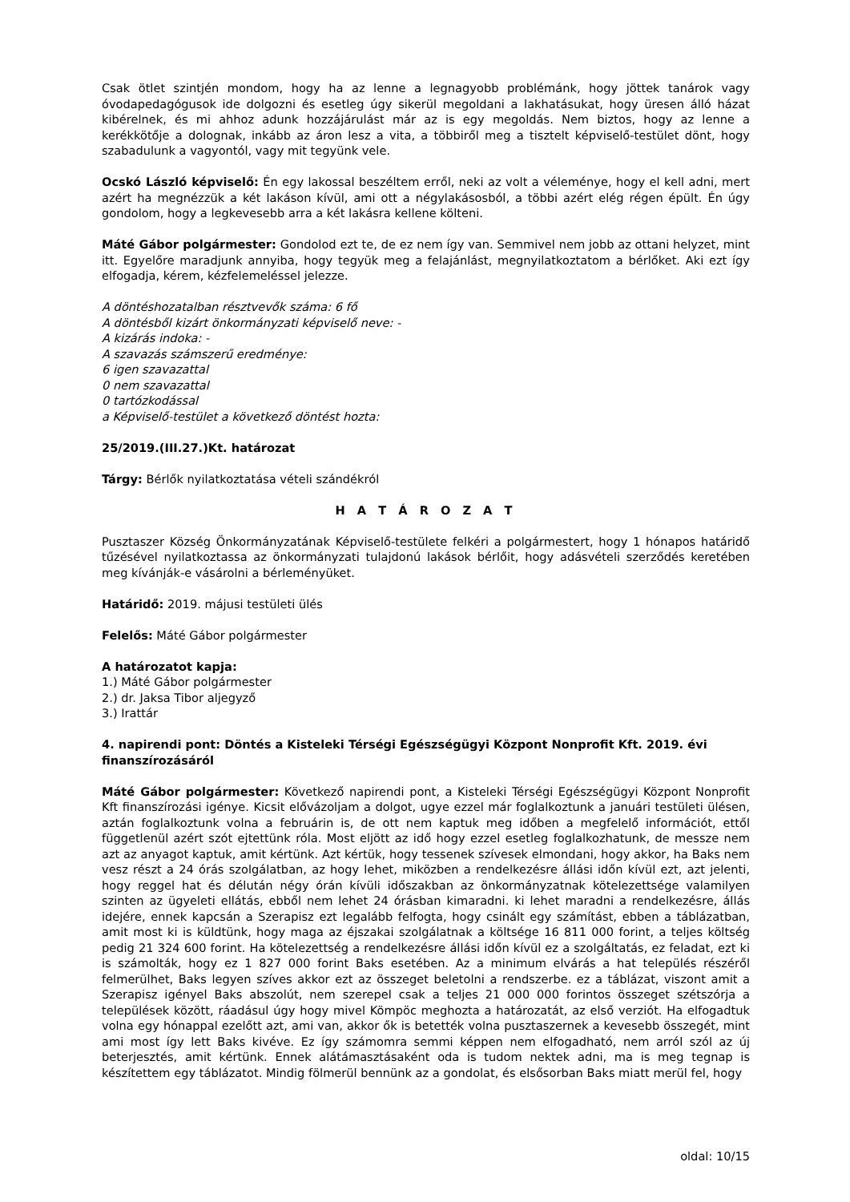Csak ötlet szintjén mondom, hogy ha az lenne a legnagyobb problémánk, hogy jöttek tanárok vagy óvodapedagógusok ide dolgozni és esetleg úgy sikerül megoldani a lakhatásukat, hogy üresen álló házat kibérelnek, és mi ahhoz adunk hozzájárulást már az is egy megoldás. Nem biztos, hogy az lenne a kerékkötője a dolognak, inkább az áron lesz a vita, a többiről meg a tisztelt képviselő-testület dönt, hogy szabadulunk a vagyontól, vagy mit tegyünk vele.
Ocskó László képviselő: Én egy lakossal beszéltem erről, neki az volt a véleménye, hogy el kell adni, mert azért ha megnézzük a két lakáson kívül, ami ott a négylakásosból, a többi azért elég régen épült. Én úgy gondolom, hogy a legkevesebb arra a két lakásra kellene költeni.
Máté Gábor polgármester: Gondolod ezt te, de ez nem így van. Semmivel nem jobb az ottani helyzet, mint itt. Egyelőre maradjunk annyiba, hogy tegyük meg a felajánlást, megnyilatkoztatom a bérlőket. Aki ezt így elfogadja, kérem, kézfelemeléssel jelezze.
A döntéshozatalban résztvevők száma: 6 fő
A döntésből kizárt önkormányzati képviselő neve: -
A kizárás indoka: -
A szavazás számszerű eredménye:
6 igen szavazattal
0 nem szavazattal
0 tartózkodással
a Képviselő-testület a következő döntést hozta:
25/2019.(III.27.)Kt. határozat
Tárgy: Bérlők nyilatkoztatása vételi szándékról
H A T Á R O Z A T
Pusztaszer Község Önkormányzatának Képviselő-testülete felkéri a polgármestert, hogy 1 hónapos határidő tűzésével nyilatkoztassa az önkormányzati tulajdonú lakások bérlőit, hogy adásvételi szerződés keretében meg kívánják-e vásárolni a bérleményüket.
Határidő: 2019. májusi testületi ülés
Felelős: Máté Gábor polgármester
A határozatot kapja:
1.) Máté Gábor polgármester
2.) dr. Jaksa Tibor aljegyző
3.) Irattár
4. napirendi pont: Döntés a Kisteleki Térségi Egészségügyi Központ Nonprofit Kft. 2019. évi finanszírozásáról
Máté Gábor polgármester: Következő napirendi pont, a Kisteleki Térségi Egészségügyi Központ Nonprofit Kft finanszírozási igénye. Kicsit elővázoljam a dolgot, ugye ezzel már foglalkoztunk a januári testületi ülésen, aztán foglalkoztunk volna a februárin is, de ott nem kaptuk meg időben a megfelelő információt, ettől függetlenül azért szót ejtettünk róla. Most eljött az idő hogy ezzel esetleg foglalkozhatunk, de messze nem azt az anyagot kaptuk, amit kértünk. Azt kértük, hogy tessenek szívesek elmondani, hogy akkor, ha Baks nem vesz részt a 24 órás szolgálatban, az hogy lehet, miközben a rendelkezésre állási időn kívül ezt, azt jelenti, hogy reggel hat és délután négy órán kívüli időszakban az önkormányzatnak kötelezettsége valamilyen szinten az ügyeleti ellátás, ebből nem lehet 24 órásban kimaradni. ki lehet maradni a rendelkezésre, állás idejére, ennek kapcsán a Szerapisz ezt legalább felfogta, hogy csinált egy számítást, ebben a táblázatban, amit most ki is küldtünk, hogy maga az éjszakai szolgálatnak a költsége 16 811 000 forint, a teljes költség pedig 21 324 600 forint. Ha kötelezettség a rendelkezésre állási időn kívül ez a szolgáltatás, ez feladat, ezt ki is számolták, hogy ez 1 827 000 forint Baks esetében. Az a minimum elvárás a hat település részéről felmerülhet, Baks legyen szíves akkor ezt az összeget beletolni a rendszerbe. ez a táblázat, viszont amit a Szerapisz igényel Baks abszolút, nem szerepel csak a teljes 21 000 000 forintos összeget szétszórja a települések között, ráadásul úgy hogy mivel Kömpöc meghozta a határozatát, az első verziót. Ha elfogadtuk volna egy hónappal ezelőtt azt, ami van, akkor ők is betették volna pusztaszernek a kevesebb összegét, mint ami most így lett Baks kivéve. Ez így számomra semmi képpen nem elfogadható, nem arról szól az új beterjesztés, amit kértünk. Ennek alátámasztásaként oda is tudom nektek adni, ma is meg tegnap is készítettem egy táblázatot. Mindig fölmerül bennünk az a gondolat, és elsősorban Baks miatt merül fel, hogy
oldal: 10/15